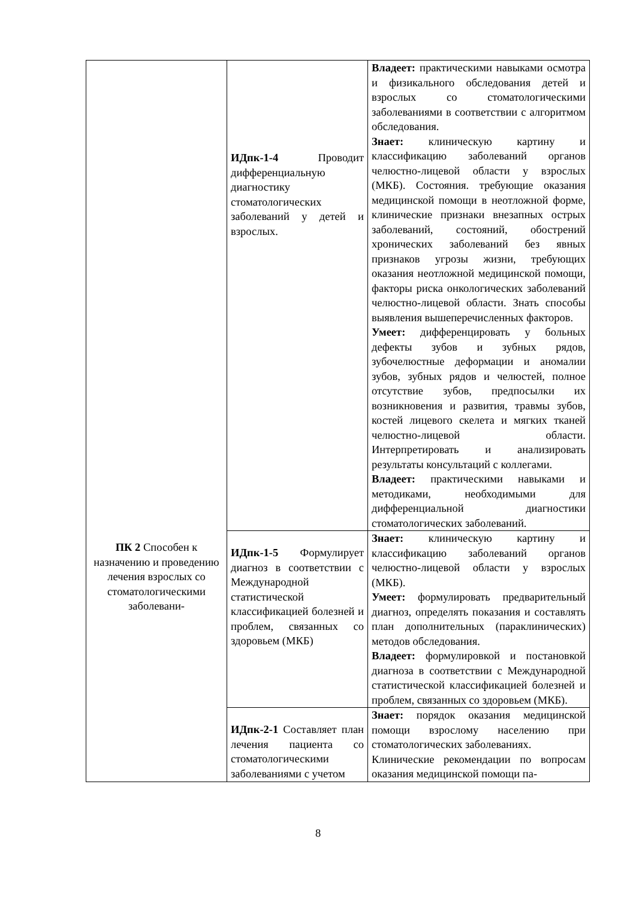| ПК 2 Способен к назначению и проведению лечения взрослых со стоматологическими заболевани- | ИДпк-1-4 Проводит дифференциальную диагностику стоматологических заболеваний у детей и взрослых. | Владеет: практическими навыками осмотра и физикального обследования детей и взрослых со стоматологическими заболеваниями в соответствии с алгоритмом обследования. Знает: клиническую картину и классификацию заболеваний органов челюстно-лицевой области у взрослых (МКБ). Состояния. требующие оказания медицинской помощи в неотложной форме, клинические признаки внезапных острых заболеваний, состояний, обострений хронических заболеваний без явных признаков угрозы жизни, требующих оказания неотложной медицинской помощи, факторы риска онкологических заболеваний челюстно-лицевой области. Знать способы выявления вышеперечисленных факторов. Умеет: дифференцировать у больных дефекты зубов и зубных рядов, зубочелюстные деформации и аномалии зубов, зубных рядов и челюстей, полное отсутствие зубов, предпосылки их возникновения и развития, травмы зубов, костей лицевого скелета и мягких тканей челюстно-лицевой области. Интерпретировать и анализировать результаты консультаций с коллегами. Владеет: практическими навыками и методиками, необходимыми для дифференциальной диагностики стоматологических заболеваний. |
| | ИДпк-1-5 Формулирует диагноз в соответствии с Международной статистической классификацией болезней и проблем, связанных со здоровьем (МКБ) | Знает: клиническую картину и классификацию заболеваний органов челюстно-лицевой области у взрослых (МКБ). Умеет: формулировать предварительный диагноз, определять показания и составлять план дополнительных (параклинических) методов обследования. Владеет: формулировкой и постановкой диагноза в соответствии с Международной статистической классификацией болезней и проблем, связанных со здоровьем (МКБ). |
| | ИДпк-2-1 Составляет план лечения пациента со стоматологическими заболеваниями с учетом | Знает: порядок оказания медицинской помощи взрослому населению при стоматологических заболеваниях. Клинические рекомендации по вопросам оказания медицинской помощи па- |
8